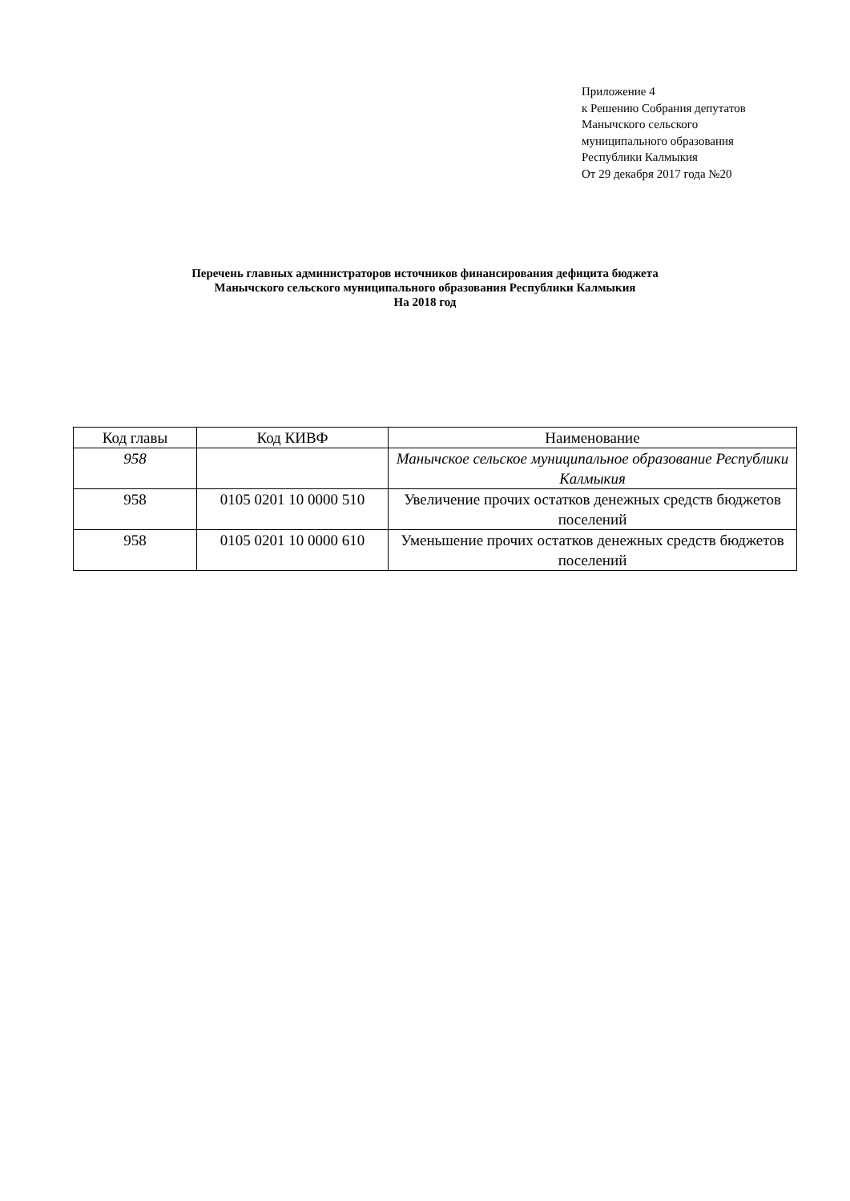Приложение 4
к Решению Собрания депутатов
Манычского сельского
муниципального образования
Республики Калмыкия
От 29 декабря 2017 года №20
Перечень главных администраторов источников финансирования дефицита бюджета
Манычского сельского муниципального образования Республики Калмыкия
На 2018 год
| Код главы | Код КИВФ | Наименование |
| --- | --- | --- |
| 958 | | Манычское сельское муниципальное образование Республики Калмыкия |
| 958 | 0105 0201 10 0000 510 | Увеличение прочих остатков денежных средств бюджетов поселений |
| 958 | 0105 0201 10 0000 610 | Уменьшение прочих остатков денежных средств бюджетов поселений |